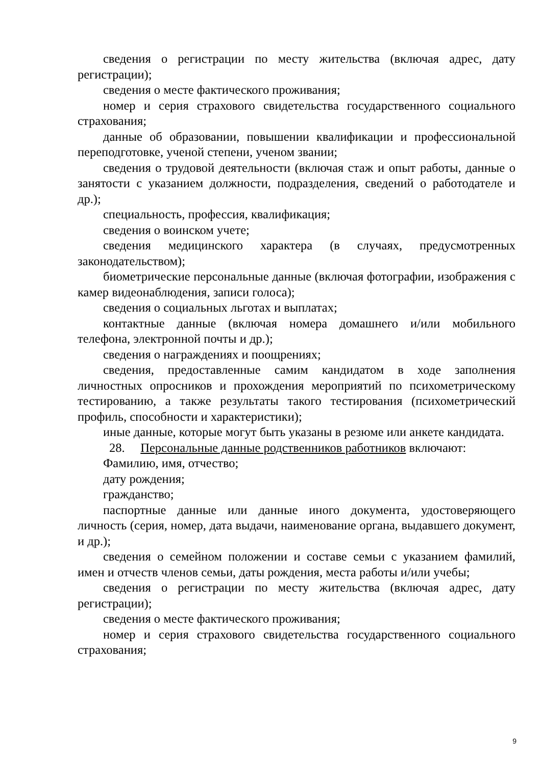сведения о регистрации по месту жительства (включая адрес, дату регистрации);
сведения о месте фактического проживания;
номер и серия страхового свидетельства государственного социального страхования;
данные об образовании, повышении квалификации и профессиональной переподготовке, ученой степени, ученом звании;
сведения о трудовой деятельности (включая стаж и опыт работы, данные о занятости с указанием должности, подразделения, сведений о работодателе и др.);
специальность, профессия, квалификация;
сведения о воинском учете;
сведения медицинского характера (в случаях, предусмотренных законодательством);
биометрические персональные данные (включая фотографии, изображения с камер видеонаблюдения, записи голоса);
сведения о социальных льготах и выплатах;
контактные данные (включая номера домашнего и/или мобильного телефона, электронной почты и др.);
сведения о награждениях и поощрениях;
сведения, предоставленные самим кандидатом в ходе заполнения личностных опросников и прохождения мероприятий по психометрическому тестированию, а также результаты такого тестирования (психометрический профиль, способности и характеристики);
иные данные, которые могут быть указаны в резюме или анкете кандидата.
28. Персональные данные родственников работников включают:
Фамилию, имя, отчество;
дату рождения;
гражданство;
паспортные данные или данные иного документа, удостоверяющего личность (серия, номер, дата выдачи, наименование органа, выдавшего документ, и др.);
сведения о семейном положении и составе семьи с указанием фамилий, имен и отчеств членов семьи, даты рождения, места работы и/или учебы;
сведения о регистрации по месту жительства (включая адрес, дату регистрации);
сведения о месте фактического проживания;
номер и серия страхового свидетельства государственного социального страхования;
9